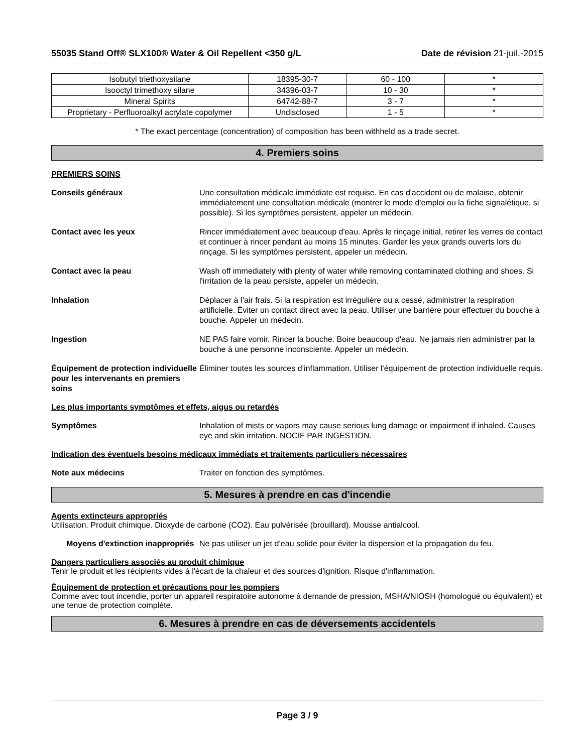55035 Stand Off® SLX100® Water & Oil Repellent <350 g/L Date de révision 21-juil.-2015
| Isobutyl triethoxysilane | 18395-30-7 | 60 - 100 | * |
| Isooctyl trimethoxy silane | 34396-03-7 | 10 - 30 | * |
| Mineral Spirits | 64742-88-7 | 3 - 7 | * |
| Proprietary - Perfluoroalkyl acrylate copolymer | Undisclosed | 1 - 5 | * |
* The exact percentage (concentration) of composition has been withheld as a trade secret.
4. Premiers soins
PREMIERS SOINS
Conseils généraux Une consultation médicale immédiate est requise. En cas d'accident ou de malaise, obtenir immédiatement une consultation médicale (montrer le mode d'emploi ou la fiche signalétique, si possible). Si les symptômes persistent, appeler un médecin.
Contact avec les yeux Rincer immédiatement avec beaucoup d'eau. Après le rinçage initial, retirer les verres de contact et continuer à rincer pendant au moins 15 minutes. Garder les yeux grands ouverts lors du rinçage. Si les symptômes persistent, appeler un médecin.
Contact avec la peau Wash off immediately with plenty of water while removing contaminated clothing and shoes. Si l'irritation de la peau persiste, appeler un médecin.
Inhalation Déplacer à l’air frais. Si la respiration est irrégulière ou a cessé, administrer la respiration artificielle. Éviter un contact direct avec la peau. Utiliser une barrière pour effectuer du bouche à bouche. Appeler un médecin.
Ingestion NE PAS faire vomir. Rincer la bouche. Boire beaucoup d'eau. Ne jamais rien administrer par la bouche à une personne inconsciente. Appeler un médecin.
Équipement de protection individuelle pour les intervenants en premiers soins
Éliminer toutes les sources d’inflammation. Utiliser l'équipement de protection individuelle requis.
Les plus importants symptômes et effets, aigus ou retardés
Symptômes Inhalation of mists or vapors may cause serious lung damage or impairment if inhaled. Causes eye and skin irritation. NOCIF PAR INGESTION.
Indication des éventuels besoins médicaux immédiats et traitements particuliers nécessaires
Note aux médecins Traiter en fonction des symptômes.
5. Mesures à prendre en cas d'incendie
Agents extincteurs appropriés
Utilisation. Produit chimique. Dioxyde de carbone (CO2). Eau pulvérisée (brouillard). Mousse antialcool.
Moyens d'extinction inappropriés
Ne pas utiliser un jet d’eau solide pour éviter la dispersion et la propagation du feu.
Dangers particuliers associés au produit chimique
Tenir le produit et les récipients vides à l'écart de la chaleur et des sources d'ignition. Risque d'inflammation.
Équipement de protection et précautions pour les pompiers
Comme avec tout incendie, porter un appareil respiratoire autonome à demande de pression, MSHA/NIOSH (homologué ou équivalent) et une tenue de protection complète.
6. Mesures à prendre en cas de déversements accidentels
Page 3 / 9